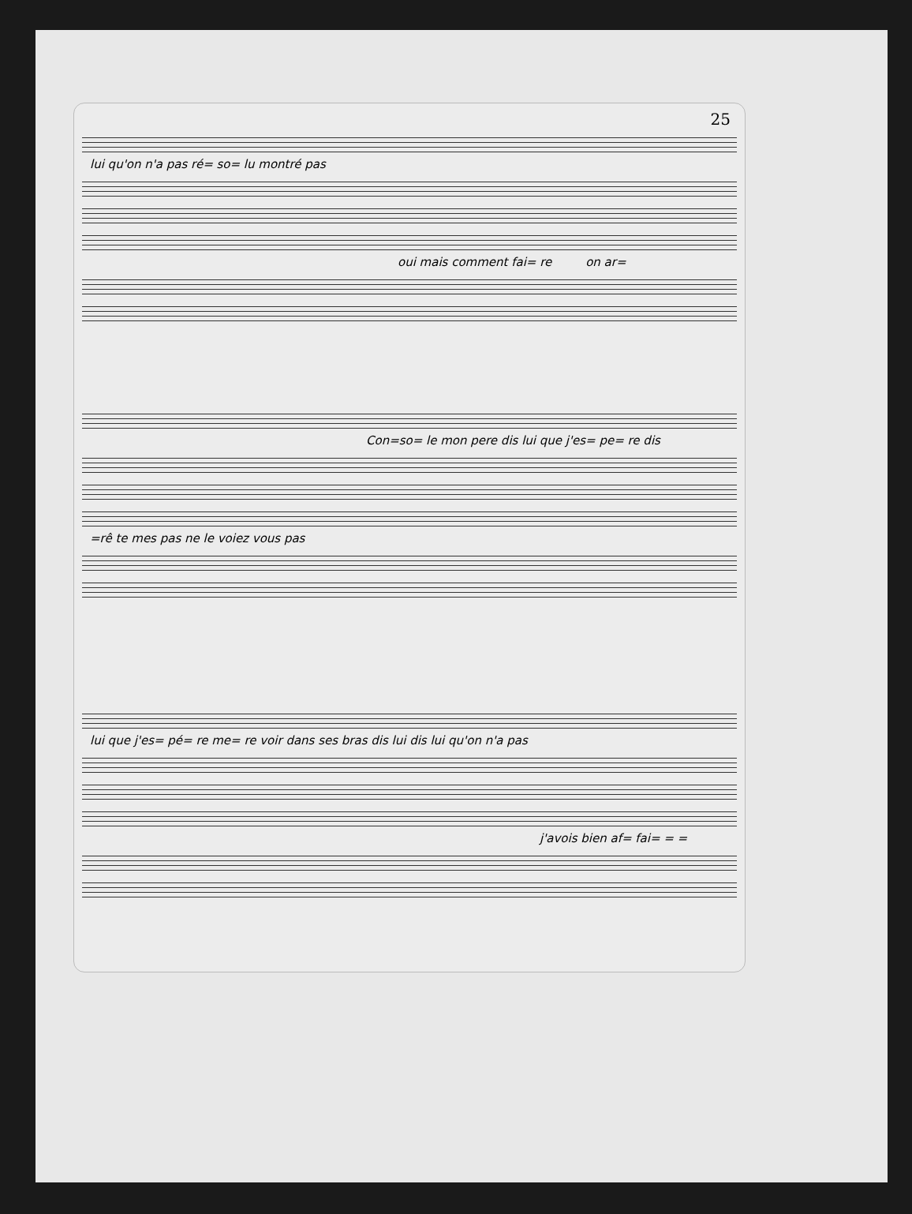25
lui qu'on n'a pas ré= so= lu montré pas
oui mais comment fai= re on ar=
Con=so= le mon pere dis lui que j'es= pe= re dis
=rê te mes pas ne le voiez vous pas
lui que j'es= pé= re me= re voir dans ses bras dis lui dis lui qu'on n'a pas
j'avois bien af= fai= = =